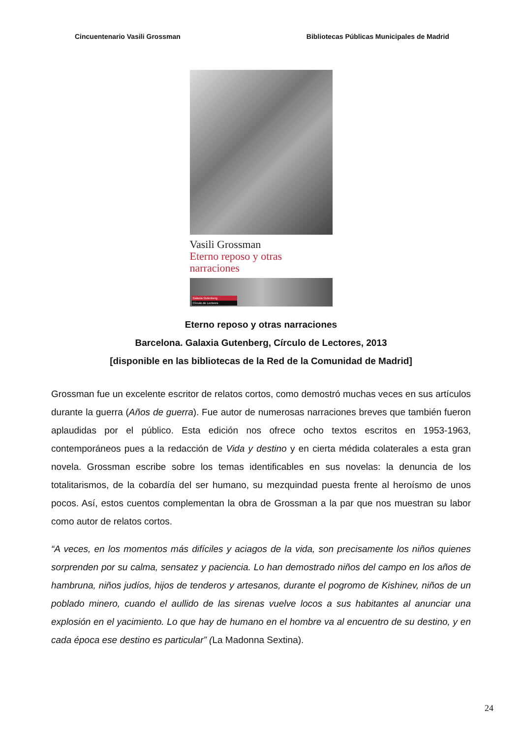Cincuentenario Vasili Grossman Bibliotecas Públicas Municipales de Madrid
Vasili Grossman
Eterno reposo y otras narraciones
Galaxia Gutenberg
Círculo de Lectores
Eterno reposo y otras narraciones
Barcelona. Galaxia Gutenberg, Círculo de Lectores, 2013
[disponible en las bibliotecas de la Red de la Comunidad de Madrid]
Grossman fue un excelente escritor de relatos cortos, como demostró muchas veces en sus artículos durante la guerra (Años de guerra). Fue autor de numerosas narraciones breves que también fueron aplaudidas por el público. Esta edición nos ofrece ocho textos escritos en 1953-1963, contemporáneos pues a la redacción de Vida y destino y en cierta médida colaterales a esta gran novela. Grossman escribe sobre los temas identificables en sus novelas: la denuncia de los totalitarismos, de la cobardía del ser humano, su mezquindad puesta frente al heroísmo de unos pocos. Así, estos cuentos complementan la obra de Grossman a la par que nos muestran su labor como autor de relatos cortos.
“A veces, en los momentos más difíciles y aciagos de la vida, son precisamente los niños quienes sorprenden por su calma, sensatez y paciencia. Lo han demostrado niños del campo en los años de hambruna, niños judíos, hijos de tenderos y artesanos, durante el pogromo de Kishinev, niños de un poblado minero, cuando el aullido de las sirenas vuelve locos a sus habitantes al anunciar una explosión en el yacimiento. Lo que hay de humano en el hombre va al encuentro de su destino, y en cada época ese destino es particular” (La Madonna Sextina).
24